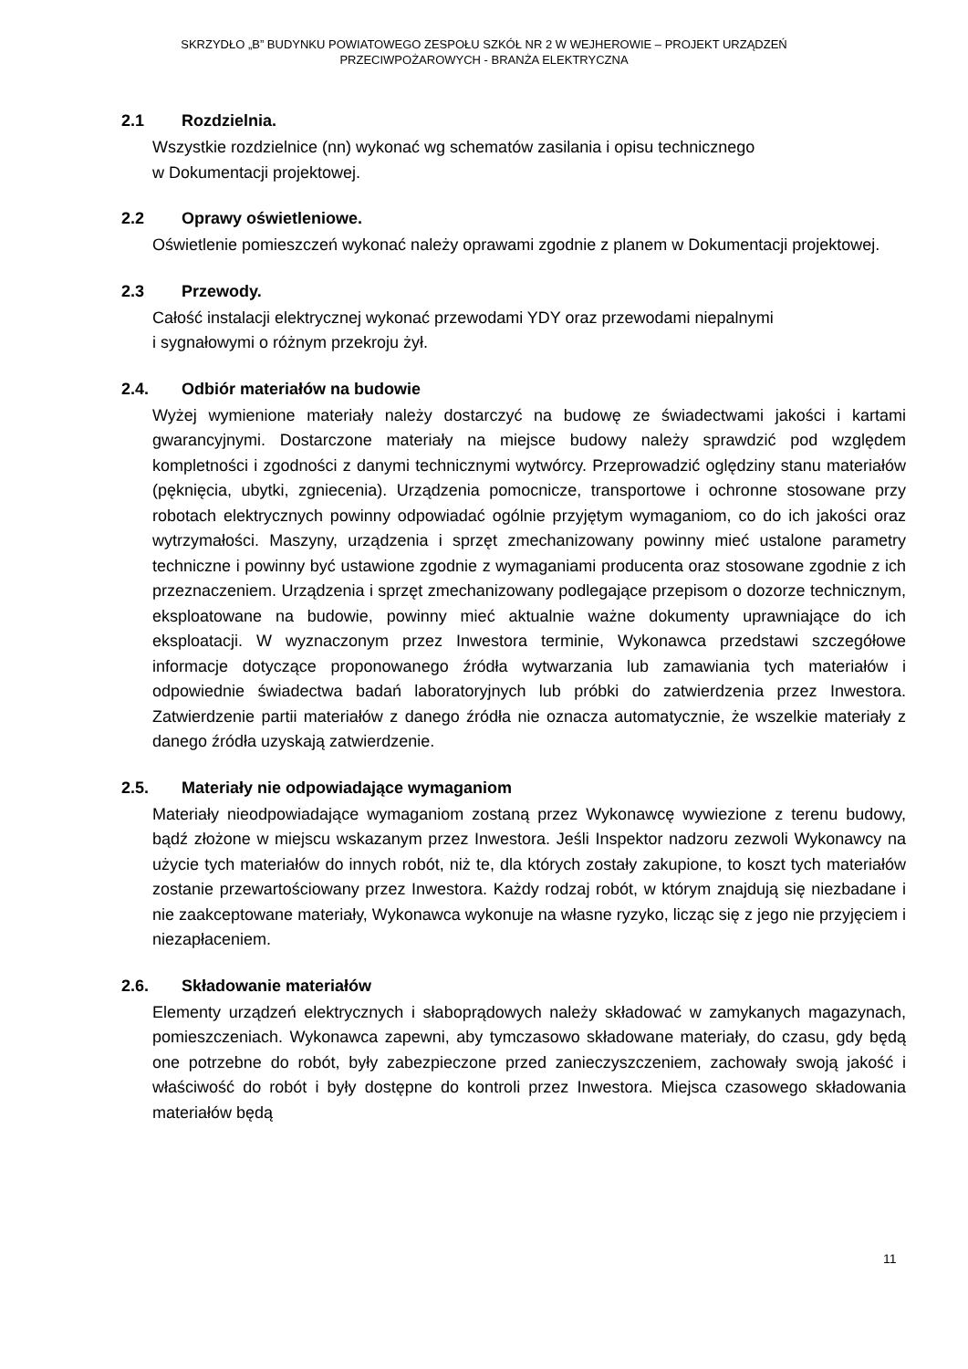SKRZYDŁO „B” BUDYNKU POWIATOWEGO ZESPOŁU SZKÓŁ NR 2 W WEJHEROWIE – PROJEKT URZĄDZEŃ
PRZECIWPOŻAROWYCH - BRANŻA ELEKTRYCZNA
2.1 Rozdzielnia.
Wszystkie rozdzielnice (nn) wykonać wg schematów zasilania i opisu technicznego
w Dokumentacji projektowej.
2.2 Oprawy oświetleniowe.
Oświetlenie pomieszczeń wykonać należy oprawami zgodnie z planem w Dokumentacji projektowej.
2.3 Przewody.
Całość instalacji elektrycznej wykonać przewodami YDY oraz przewodami niepalnymi
i sygnałowymi o różnym przekroju żył.
2.4. Odbiór materiałów na budowie
Wyżej wymienione materiały należy dostarczyć na budowę ze świadectwami jakości i kartami gwarancyjnymi. Dostarczone materiały na miejsce budowy należy sprawdzić pod względem kompletności i zgodności z danymi technicznymi wytwórcy. Przeprowadzić oględziny stanu materiałów (pęknięcia, ubytki, zgniecenia). Urządzenia pomocnicze, transportowe i ochronne stosowane przy robotach elektrycznych powinny odpowiadać ogólnie przyjętym wymaganiom, co do ich jakości oraz wytrzymałości. Maszyny, urządzenia i sprzęt zmechanizowany powinny mieć ustalone parametry techniczne i powinny być ustawione zgodnie z wymaganiami producenta oraz stosowane zgodnie z ich przeznaczeniem. Urządzenia i sprzęt zmechanizowany podlegające przepisom o dozorze technicznym, eksploatowane na budowie, powinny mieć aktualnie ważne dokumenty uprawniające do ich eksploatacji. W wyznaczonym przez Inwestora terminie, Wykonawca przedstawi szczegółowe informacje dotyczące proponowanego źródła wytwarzania lub zamawiania tych materiałów i odpowiednie świadectwa badań laboratoryjnych lub próbki do zatwierdzenia przez Inwestora. Zatwierdzenie partii materiałów z danego źródła nie oznacza automatycznie, że wszelkie materiały z danego źródła uzyskają zatwierdzenie.
2.5. Materiały nie odpowiadające wymaganiom
Materiały nieodpowiadające wymaganiom zostaną przez Wykonawcę wywiezione z terenu budowy, bądź złożone w miejscu wskazanym przez Inwestora. Jeśli Inspektor nadzoru zezwoli Wykonawcy na użycie tych materiałów do innych robót, niż te, dla których zostały zakupione, to koszt tych materiałów zostanie przewartościowany przez Inwestora. Każdy rodzaj robót, w którym znajdują się niezbadane i nie zaakceptowane materiały, Wykonawca wykonuje na własne ryzyko, licząc się z jego nie przyjęciem i niezapłaceniem.
2.6. Składowanie materiałów
Elementy urządzeń elektrycznych i słaboprądowych należy składować w zamykanych magazynach, pomieszczeniach. Wykonawca zapewni, aby tymczasowo składowane materiały, do czasu, gdy będą one potrzebne do robót, były zabezpieczone przed zanieczyszczeniem, zachowały swoją jakość i właściwość do robót i były dostępne do kontroli przez Inwestora. Miejsca czasowego składowania materiałów będą
11